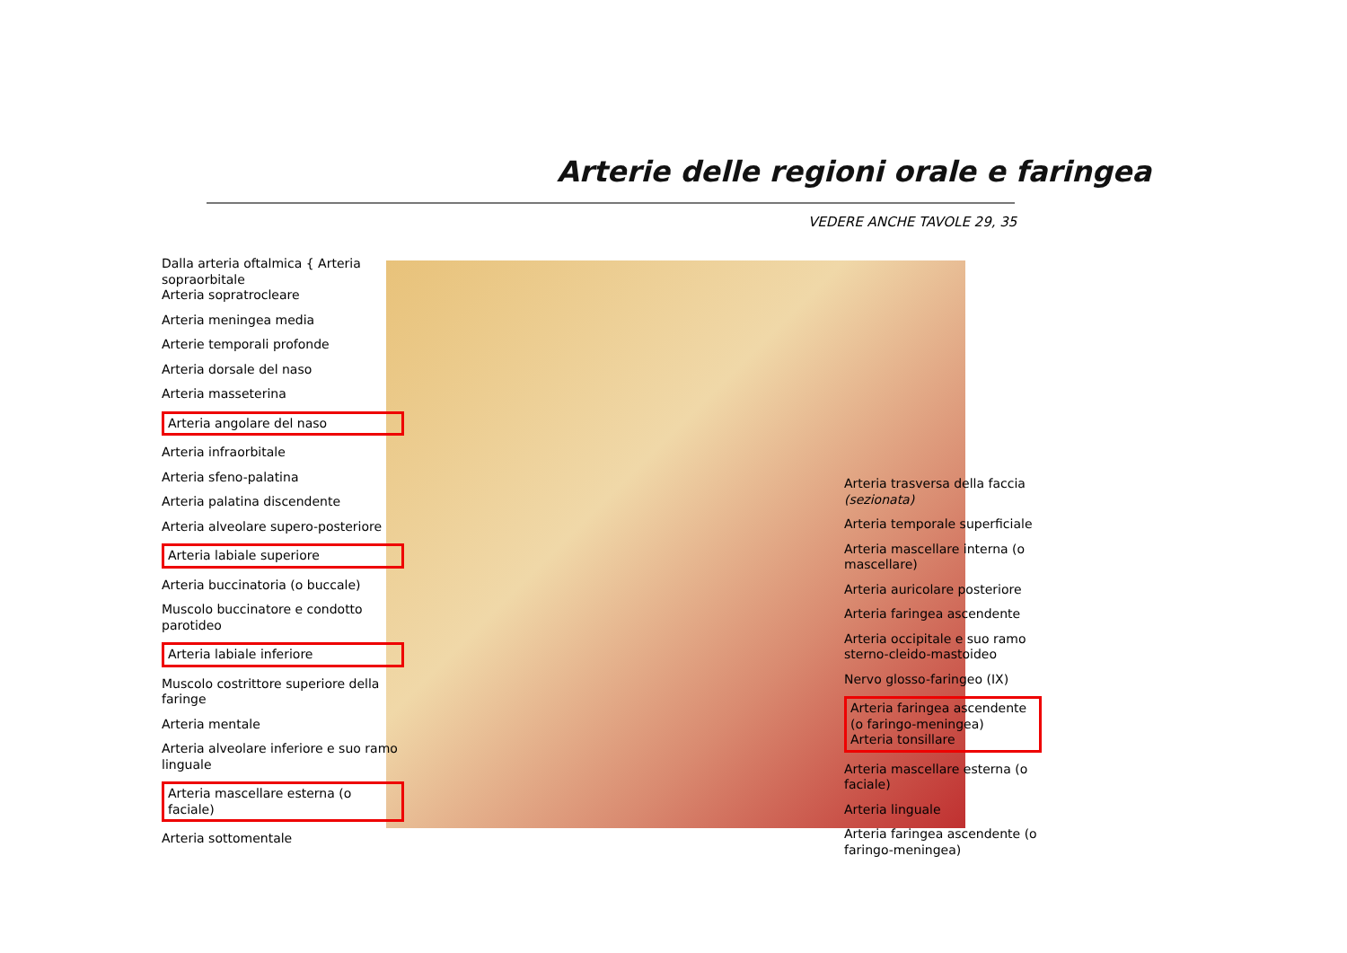Arterie delle regioni orale e faringea
VEDERE ANCHE TAVOLE 29, 35
Dalla arteria oftalmica { Arteria sopraorbitale
Arteria sopratrocleare
Arteria meningea media
Arterie temporali profonde
Arteria dorsale del naso
Arteria masseterina
Arteria angolare del naso
Arteria infraorbitale
Arteria sfeno-palatina
Arteria palatina discendente
Arteria alveolare supero-posteriore
Arteria labiale superiore
Arteria buccinatoria (o buccale)
Muscolo buccinatore e condotto parotideo
Arteria labiale inferiore
Muscolo costrittore superiore della faringe
Arteria mentale
Arteria alveolare inferiore e suo ramo linguale
Arteria mascellare esterna (o faciale)
Arteria sottomentale
Arteria trasversa della faccia (sezionata)
Arteria temporale superficiale
Arteria mascellare interna (o mascellare)
Arteria auricolare posteriore
Arteria faringea ascendente
Arteria occipitale e suo ramo sterno-cleido-mastoideo
Nervo glosso-faringeo (IX)
Arteria faringea ascendente (o faringo-meningea)
Arteria tonsillare
Arteria mascellare esterna (o faciale)
Arteria linguale
Arteria faringea ascendente (o faringo-meningea)